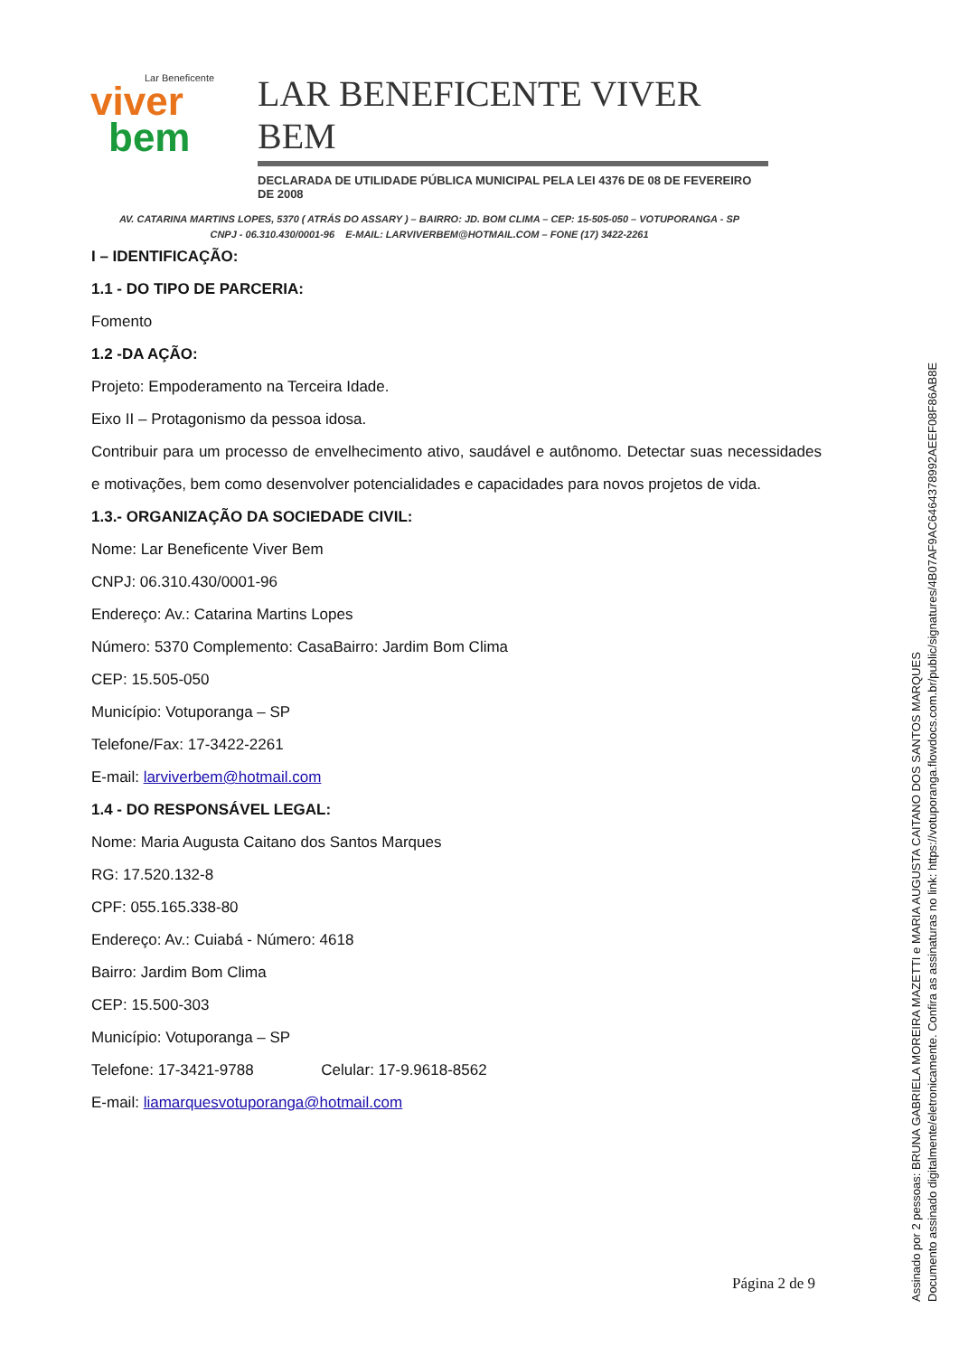Lar Beneficente
viver
bem
LAR BENEFICENTE VIVER BEM
DECLARADA DE UTILIDADE PÚBLICA MUNICIPAL PELA LEI 4376 DE 08 DE FEVEREIRO DE 2008
AV. CATARINA MARTINS LOPES, 5370 ( ATRÁS DO ASSARY ) – BAIRRO: JD. BOM CLIMA – CEP: 15-505-050 – VOTUPORANGA - SP
CNPJ - 06.310.430/0001-96 E-MAIL: LARVIVERBEM@HOTMAIL.COM – FONE (17) 3422-2261
I – IDENTIFICAÇÃO:
1.1 - DO TIPO DE PARCERIA:
Fomento
1.2 -DA AÇÃO:
Projeto: Empoderamento na Terceira Idade.
Eixo II – Protagonismo da pessoa idosa.
Contribuir para um processo de envelhecimento ativo, saudável e autônomo. Detectar suas necessidades e motivações, bem como desenvolver potencialidades e capacidades para novos projetos de vida.
1.3.- ORGANIZAÇÃO DA SOCIEDADE CIVIL:
Nome: Lar Beneficente Viver Bem
CNPJ: 06.310.430/0001-96
Endereço: Av.: Catarina Martins Lopes
Número: 5370 Complemento: CasaBairro: Jardim Bom Clima
CEP: 15.505-050
Município: Votuporanga – SP
Telefone/Fax: 17-3422-2261
E-mail: larviverbem@hotmail.com
1.4 - DO RESPONSÁVEL LEGAL:
Nome: Maria Augusta Caitano dos Santos Marques
RG: 17.520.132-8
CPF: 055.165.338-80
Endereço: Av.: Cuiabá - Número: 4618
Bairro: Jardim Bom Clima
CEP: 15.500-303
Município: Votuporanga – SP
Telefone: 17-3421-9788 Celular: 17-9.9618-8562
E-mail: liamarquesvotuporanga@hotmail.com
Página 2 de 9
Assinado por 2 pessoas: BRUNA GABRIELA MOREIRA MAZETTI e MARIA AUGUSTA CAITANO DOS SANTOS MARQUES
Documento assinado digitalmente/eletronicamente. Confira as assinaturas no link: https://votuporanga.flowdocs.com.br/public/signatures/4B07AF9AC6464378992AEEF08F86AB8E